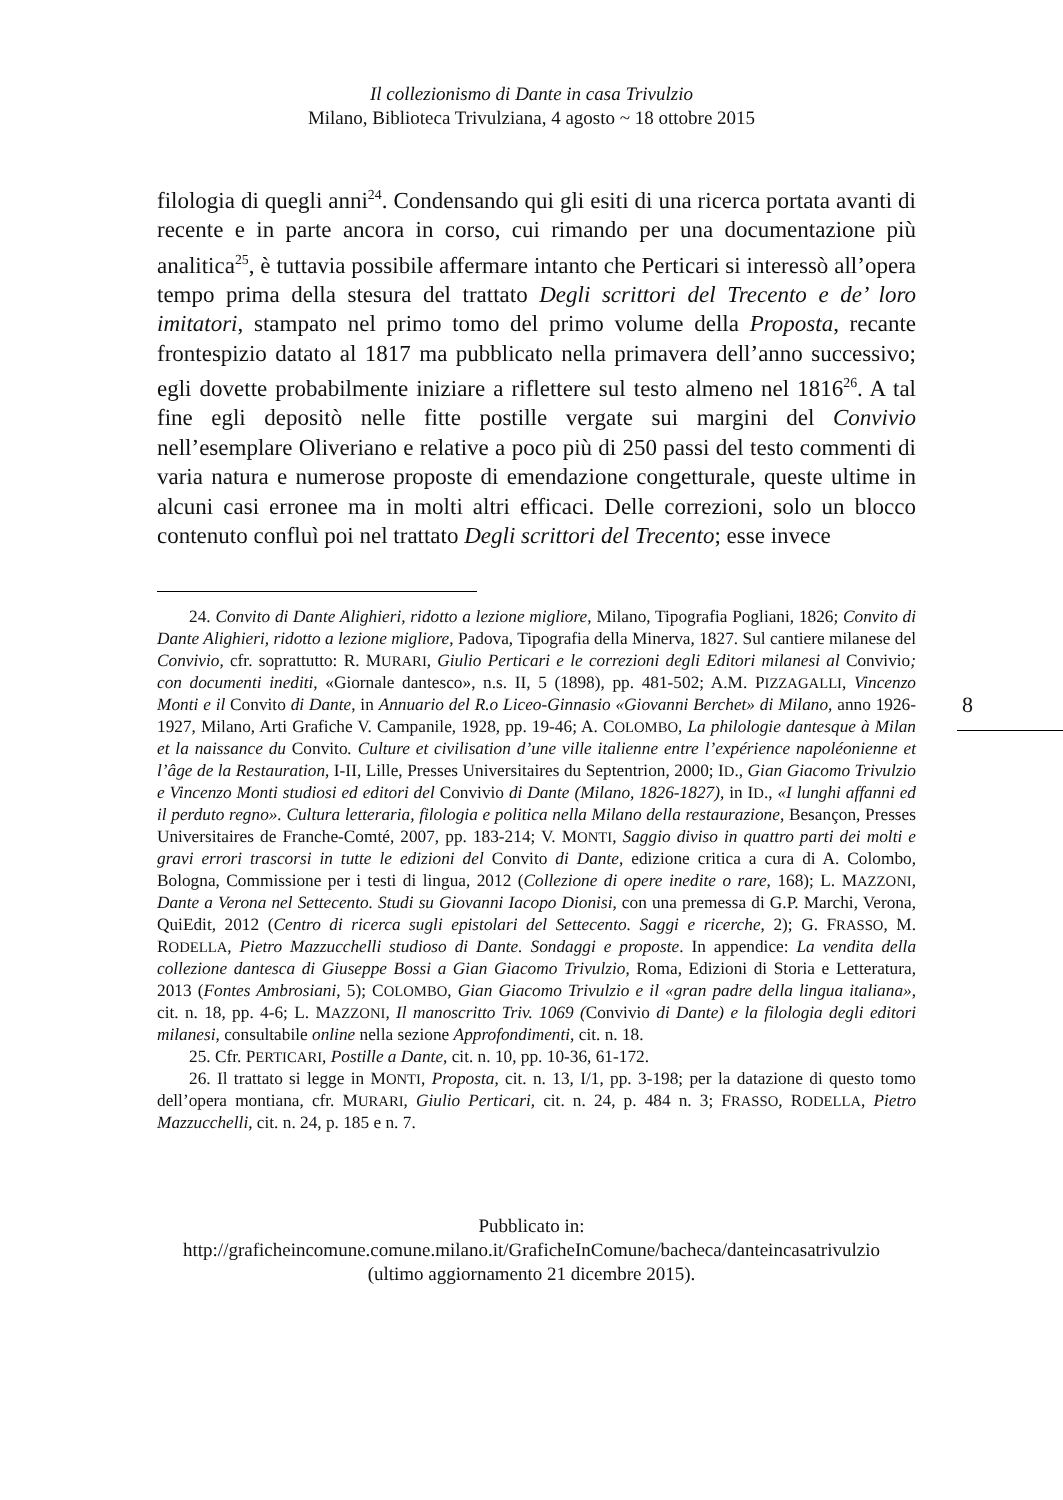Il collezionismo di Dante in casa Trivulzio
Milano, Biblioteca Trivulziana, 4 agosto ~ 18 ottobre 2015
filologia di quegli anni<sup>24</sup>. Condensando qui gli esiti di una ricerca portata avanti di recente e in parte ancora in corso, cui rimando per una documentazione più analitica<sup>25</sup>, è tuttavia possibile affermare intanto che Perticari si interessò all’opera tempo prima della stesura del trattato Degli scrittori del Trecento e de’ loro imitatori, stampato nel primo tomo del primo volume della Proposta, recante frontespizio datato al 1817 ma pubblicato nella primavera dell’anno successivo; egli dovette probabilmente iniziare a riflettere sul testo almeno nel 1816<sup>26</sup>. A tal fine egli depositò nelle fitte postille vergate sui margini del Convivio nell’esemplare Oliveriano e relative a poco più di 250 passi del testo commenti di varia natura e numerose proposte di emendazione congetturale, queste ultime in alcuni casi erronee ma in molti altri efficaci. Delle correzioni, solo un blocco contenuto confluì poi nel trattato Degli scrittori del Trecento; esse invece
24. Convito di Dante Alighieri, ridotto a lezione migliore, Milano, Tipografia Pogliani, 1826; Convito di Dante Alighieri, ridotto a lezione migliore, Padova, Tipografia della Minerva, 1827. Sul cantiere milanese del Convivio, cfr. soprattutto: R. MURARI, Giulio Perticari e le correzioni degli Editori milanesi al Convivio; con documenti inediti, «Giornale dantesco», n.s. II, 5 (1898), pp. 481-502; A.M. PIZZAGALLI, Vincenzo Monti e il Convito di Dante, in Annuario del R.o Liceo-Ginnasio «Giovanni Berchet» di Milano, anno 1926-1927, Milano, Arti Grafiche V. Campanile, 1928, pp. 19-46; A. COLOMBO, La philologie dantesque à Milan et la naissance du Convito. Culture et civilisation d’une ville italienne entre l’expérience napoléonienne et l’âge de la Restauration, I-II, Lille, Presses Universitaires du Septentrion, 2000; ID., Gian Giacomo Trivulzio e Vincenzo Monti studiosi ed editori del Convivio di Dante (Milano, 1826-1827), in ID., «I lunghi affanni ed il perduto regno». Cultura letteraria, filologia e politica nella Milano della restaurazione, Besançon, Presses Universitaires de Franche-Comté, 2007, pp. 183-214; V. MONTI, Saggio diviso in quattro parti dei molti e gravi errori trascorsi in tutte le edizioni del Convito di Dante, edizione critica a cura di A. Colombo, Bologna, Commissione per i testi di lingua, 2012 (Collezione di opere inedite o rare, 168); L. MAZZONI, Dante a Verona nel Settecento. Studi su Giovanni Iacopo Dionisi, con una premessa di G.P. Marchi, Verona, QuiEdit, 2012 (Centro di ricerca sugli epistolari del Settecento. Saggi e ricerche, 2); G. FRASSO, M. RODELLA, Pietro Mazzucchelli studioso di Dante. Sondaggi e proposte. In appendice: La vendita della collezione dantesca di Giuseppe Bossi a Gian Giacomo Trivulzio, Roma, Edizioni di Storia e Letteratura, 2013 (Fontes Ambrosiani, 5); COLOMBO, Gian Giacomo Trivulzio e il «gran padre della lingua italiana», cit. n. 18, pp. 4-6; L. MAZZONI, Il manoscritto Triv. 1069 (Convivio di Dante) e la filologia degli editori milanesi, consultabile online nella sezione Approfondimenti, cit. n. 18.
25. Cfr. PERTICARI, Postille a Dante, cit. n. 10, pp. 10-36, 61-172.
26. Il trattato si legge in MONTI, Proposta, cit. n. 13, I/1, pp. 3-198; per la datazione di questo tomo dell’opera montiana, cfr. MURARI, Giulio Perticari, cit. n. 24, p. 484 n. 3; FRASSO, RODELLA, Pietro Mazzucchelli, cit. n. 24, p. 185 e n. 7.
8
Pubblicato in:
http://graficheincomune.comune.milano.it/GraficheInComune/bacheca/danteincasatrivulzio
(ultimo aggiornamento 21 dicembre 2015).